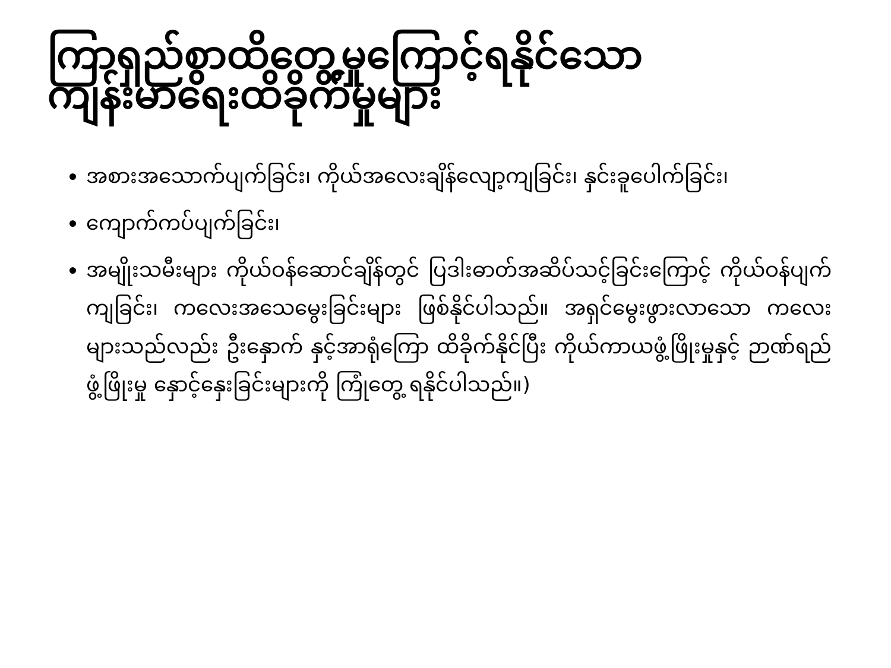ကြာရှည်စွာထိတွေ့မှုကြောင့်ရနိုင်သော ကျန်းမာရေးထိခိုက်မှုများ
အစားအသောက်ပျက်ခြင်း၊ ကိုယ်အလေးချိန်လျော့ကျခြင်း၊ နှင်းခူပေါက်ခြင်း၊
ကျောက်ကပ်ပျက်ခြင်း၊
အမျိုးသမီးများ ကိုယ်ဝန်ဆောင်ချိန်တွင် ပြဒါးဓာတ်အဆိပ်သင့်ခြင်းကြောင့် ကိုယ်ဝန်ပျက်ကျခြင်း၊ ကလေးအသေမွေးခြင်းများ ဖြစ်နိုင်ပါသည်။ အရှင်မွေးဖွားလာသော ကလေးများသည်လည်း ဦးနှောက် နှင့်အာရုံကြော ထိခိုက်နိုင်ပြီး ကိုယ်ကာယဖွံ့ဖြိုးမှုနှင့် ဉာဏ်ရည်ဖွံ့ဖြိုးမှု နှောင့်နှေးခြင်းများကို ကြုံတွေ့ ရနိုင်ပါသည်။)